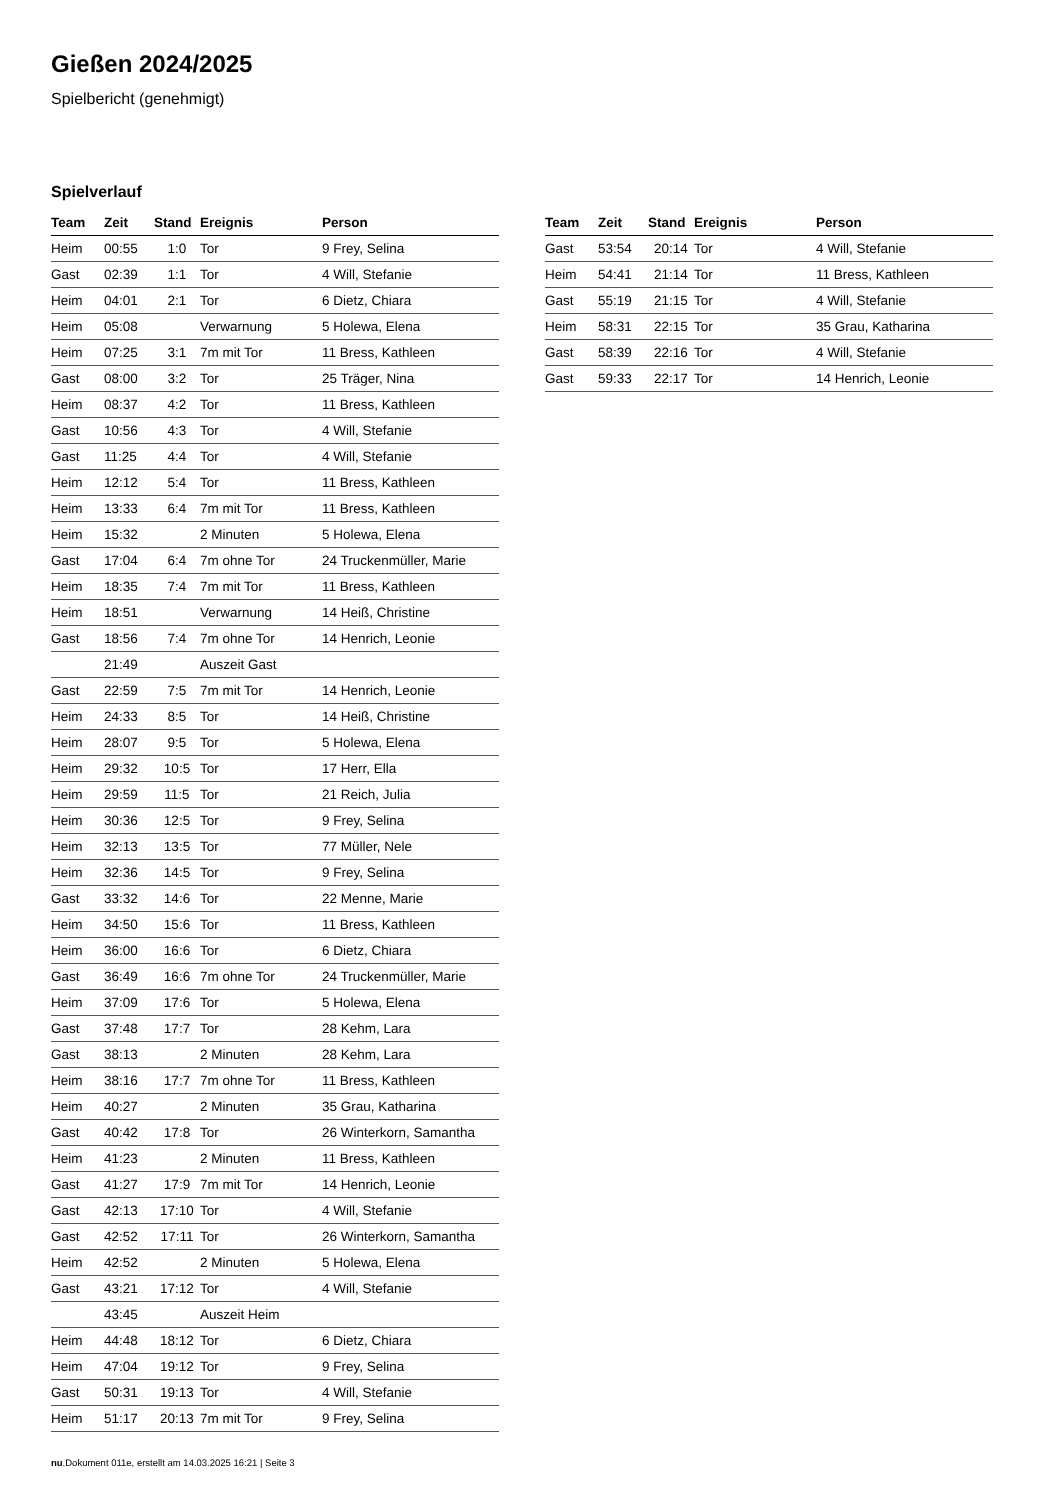Gießen 2024/2025
Spielbericht (genehmigt)
Spielverlauf
| Team | Zeit | Stand | Ereignis | Person |
| --- | --- | --- | --- | --- |
| Heim | 00:55 | 1:0 | Tor | 9 Frey, Selina |
| Gast | 02:39 | 1:1 | Tor | 4 Will, Stefanie |
| Heim | 04:01 | 2:1 | Tor | 6 Dietz, Chiara |
| Heim | 05:08 | | Verwarnung | 5 Holewa, Elena |
| Heim | 07:25 | 3:1 | 7m mit Tor | 11 Bress, Kathleen |
| Gast | 08:00 | 3:2 | Tor | 25 Träger, Nina |
| Heim | 08:37 | 4:2 | Tor | 11 Bress, Kathleen |
| Gast | 10:56 | 4:3 | Tor | 4 Will, Stefanie |
| Gast | 11:25 | 4:4 | Tor | 4 Will, Stefanie |
| Heim | 12:12 | 5:4 | Tor | 11 Bress, Kathleen |
| Heim | 13:33 | 6:4 | 7m mit Tor | 11 Bress, Kathleen |
| Heim | 15:32 | | 2 Minuten | 5 Holewa, Elena |
| Gast | 17:04 | 6:4 | 7m ohne Tor | 24 Truckenmüller, Marie |
| Heim | 18:35 | 7:4 | 7m mit Tor | 11 Bress, Kathleen |
| Heim | 18:51 | | Verwarnung | 14 Heiß, Christine |
| Gast | 18:56 | 7:4 | 7m ohne Tor | 14 Henrich, Leonie |
| | 21:49 | | Auszeit Gast | |
| Gast | 22:59 | 7:5 | 7m mit Tor | 14 Henrich, Leonie |
| Heim | 24:33 | 8:5 | Tor | 14 Heiß, Christine |
| Heim | 28:07 | 9:5 | Tor | 5 Holewa, Elena |
| Heim | 29:32 | 10:5 | Tor | 17 Herr, Ella |
| Heim | 29:59 | 11:5 | Tor | 21 Reich, Julia |
| Heim | 30:36 | 12:5 | Tor | 9 Frey, Selina |
| Heim | 32:13 | 13:5 | Tor | 77 Müller, Nele |
| Heim | 32:36 | 14:5 | Tor | 9 Frey, Selina |
| Gast | 33:32 | 14:6 | Tor | 22 Menne, Marie |
| Heim | 34:50 | 15:6 | Tor | 11 Bress, Kathleen |
| Heim | 36:00 | 16:6 | Tor | 6 Dietz, Chiara |
| Gast | 36:49 | 16:6 | 7m ohne Tor | 24 Truckenmüller, Marie |
| Heim | 37:09 | 17:6 | Tor | 5 Holewa, Elena |
| Gast | 37:48 | 17:7 | Tor | 28 Kehm, Lara |
| Gast | 38:13 | | 2 Minuten | 28 Kehm, Lara |
| Heim | 38:16 | 17:7 | 7m ohne Tor | 11 Bress, Kathleen |
| Heim | 40:27 | | 2 Minuten | 35 Grau, Katharina |
| Gast | 40:42 | 17:8 | Tor | 26 Winterkorn, Samantha |
| Heim | 41:23 | | 2 Minuten | 11 Bress, Kathleen |
| Gast | 41:27 | 17:9 | 7m mit Tor | 14 Henrich, Leonie |
| Gast | 42:13 | 17:10 | Tor | 4 Will, Stefanie |
| Gast | 42:52 | 17:11 | Tor | 26 Winterkorn, Samantha |
| Heim | 42:52 | | 2 Minuten | 5 Holewa, Elena |
| Gast | 43:21 | 17:12 | Tor | 4 Will, Stefanie |
| | 43:45 | | Auszeit Heim | |
| Heim | 44:48 | 18:12 | Tor | 6 Dietz, Chiara |
| Heim | 47:04 | 19:12 | Tor | 9 Frey, Selina |
| Gast | 50:31 | 19:13 | Tor | 4 Will, Stefanie |
| Heim | 51:17 | 20:13 | 7m mit Tor | 9 Frey, Selina |
| Team | Zeit | Stand | Ereignis | Person |
| --- | --- | --- | --- | --- |
| Gast | 53:54 | 20:14 | Tor | 4 Will, Stefanie |
| Heim | 54:41 | 21:14 | Tor | 11 Bress, Kathleen |
| Gast | 55:19 | 21:15 | Tor | 4 Will, Stefanie |
| Heim | 58:31 | 22:15 | Tor | 35 Grau, Katharina |
| Gast | 58:39 | 22:16 | Tor | 4 Will, Stefanie |
| Gast | 59:33 | 22:17 | Tor | 14 Henrich, Leonie |
nu.Dokument 011e, erstellt am 14.03.2025 16:21 | Seite 3